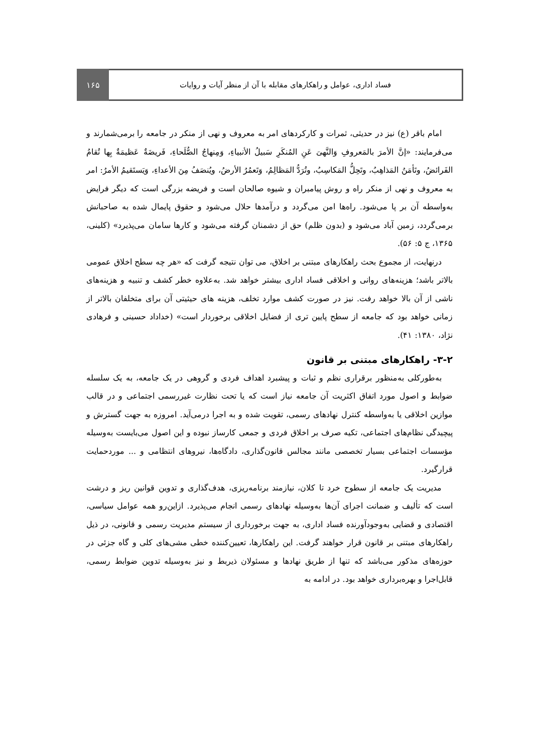فساد اداری، عوامل و راهکارهای مقابله با آن از منظر آیات و روایات
۱۶۵
امام باقر (ع) نیز در حدیثی، ثمرات و کارکردهای امر به معروف و نهی از منکر در جامعه را برمی‌شمارند و می‌فرمایند: «إنَّ الأمرَ بالمَعروفِ وَالنَّهیَ عَنِ المُنکَرِ سَبیلُ الأنبیاءِ، وَمِنهاجُ الصُّلَحاءِ، فَریضَةٌ عَظیمَةٌ بِها تُقامُ الفَرائضُ، وتَأمَنُ المَذاهِبُ، وتَحِلُّ المَکاسِبُ، وتُرَدُّ المَظالِمُ، وَتَعمُرُ الأرضُ، ویُنصَفُ مِنَ الأعداءِ، وَیَستَقیمُ الأمرُ: امر به معروف و نهی از منکر راه و روش پیامبران و شیوه صالحان است و فریضه بزرگی است که دیگر فرایض به‌واسطه آن بر پا می‌شود. راه‌ها امن می‌گردد و درآمدها حلال می‌شود و حقوق پایمال شده به صاحبانش برمی‌گردد، زمین آباد می‌شود و (بدون ظلم) حق از دشمنان گرفته می‌شود و کارها سامان می‌پذیرد» (کلینی، ۱۳۶۵، ج ۵: ۵۶).
درنهایت، از مجموع بحث راهکارهای مبتنی بر اخلاق، می توان نتیجه گرفت که «هر چه سطح اخلاق عمومی بالاتر باشد؛ هزینه‌های روانی و اخلاقی فساد اداری بیشتر خواهد شد. به‌علاوه خطر کشف و تنبیه و هزینه‌های ناشی از آن بالا خواهد رفت. نیز در صورت کشف موارد تخلف، هزینه های حیثیتی آن برای متخلفان بالاتر از زمانی خواهد بود که جامعه از سطح پایین تری از فضایل اخلاقی برخوردار است» (خداداد حسینی و فرهادی نژاد، ۱۳۸۰: ۴۱).
۳-۲- راهکارهای مبتنی بر قانون
به‌طورکلی به‌منظور برقراری نظم و ثبات و پیشبرد اهداف فردی و گروهی در یک جامعه، به یک سلسله ضوابط و اصول مورد اتفاق اکثریت آن جامعه نیاز است که یا تحت نظارت غیررسمی اجتماعی و در قالب موازین اخلاقی یا به‌واسطه کنترل نهادهای رسمی، تقویت شده و به اجرا درمی‌آید. امروزه به جهت گسترش و پیچیدگی نظام‌های اجتماعی، تکیه صرف بر اخلاق فردی و جمعی کارساز نبوده و این اصول می‌بایست به‌وسیله مؤسسات اجتماعی بسیار تخصصی مانند مجالس قانون‌گذاری، دادگاه‌ها، نیروهای انتظامی و ... موردحمایت قرارگیرد.
مدیریت یک جامعه از سطوح خرد تا کلان، نیازمند برنامه‌ریزی، هدف‌گذاری و تدوین قوانین ریز و درشت است که تألیف و ضمانت اجرای آن‌ها به‌وسیله نهادهای رسمی انجام می‌پذیرد. ازاین‌رو همه عوامل سیاسی، اقتصادی و قضایی به‌وجودآورنده فساد اداری، به جهت برخورداری از سیستم مدیریت رسمی و قانونی، در ذیل راهکارهای مبتنی بر قانون قرار خواهند گرفت. این راهکارها، تعیین‌کننده خطی مشی‌های کلی و گاه جزئی در حوزه‌های مذکور می‌باشد که تنها از طریق نهادها و مسئولان ذیربط و نیز به‌وسیله تدوین ضوابط رسمی، قابل‌اجرا و بهره‌برداری خواهد بود. در ادامه به